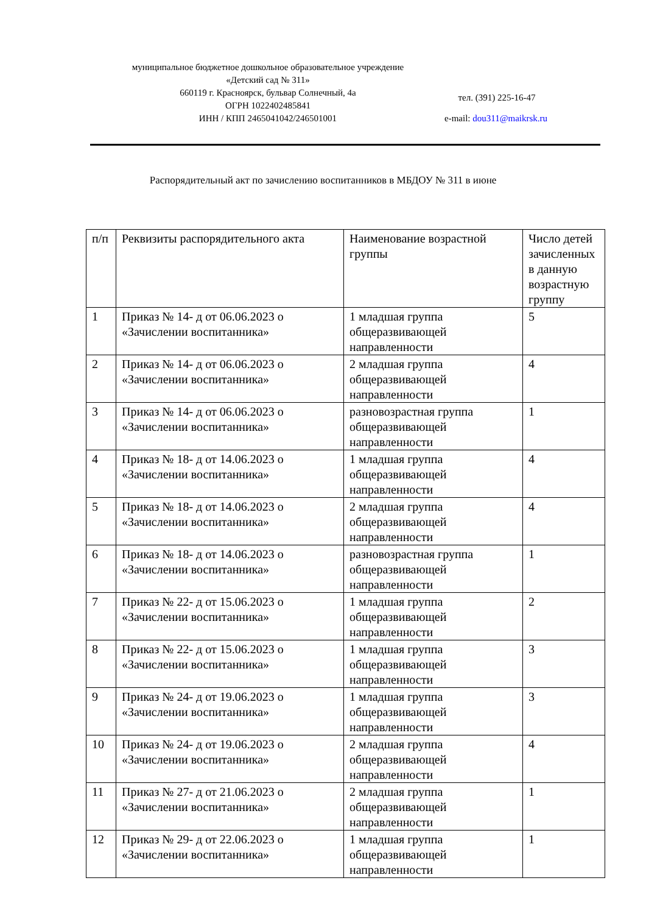муниципальное бюджетное дошкольное образовательное учреждение
«Детский сад № 311»
660119 г. Красноярск, бульвар Солнечный, 4а
ОГРН 1022402485841
ИНН / КПП 2465041042/246501001
тел. (391) 225-16-47
e-mail: dou311@maikrsk.ru
Распорядительный акт по зачислению воспитанников в МБДОУ № 311 в июне
| п/п | Реквизиты распорядительного акта | Наименование возрастной группы | Число детей зачисленных в данную возрастную группу |
| --- | --- | --- | --- |
| 1 | Приказ № 14- д от 06.06.2023 о «Зачислении воспитанника» | 1 младшая группа общеразвивающей направленности | 5 |
| 2 | Приказ № 14- д от 06.06.2023 о «Зачислении воспитанника» | 2 младшая группа общеразвивающей направленности | 4 |
| 3 | Приказ № 14- д от 06.06.2023 о «Зачислении воспитанника» | разновозрастная группа общеразвивающей направленности | 1 |
| 4 | Приказ № 18- д от 14.06.2023 о «Зачислении воспитанника» | 1 младшая группа общеразвивающей направленности | 4 |
| 5 | Приказ № 18- д от 14.06.2023 о «Зачислении воспитанника» | 2 младшая группа общеразвивающей направленности | 4 |
| 6 | Приказ № 18- д от 14.06.2023 о «Зачислении воспитанника» | разновозрастная группа общеразвивающей направленности | 1 |
| 7 | Приказ № 22- д от 15.06.2023 о «Зачислении воспитанника» | 1 младшая группа общеразвивающей направленности | 2 |
| 8 | Приказ № 22- д от 15.06.2023 о «Зачислении воспитанника» | 1 младшая группа общеразвивающей направленности | 3 |
| 9 | Приказ № 24- д от 19.06.2023 о «Зачислении воспитанника» | 1 младшая группа общеразвивающей направленности | 3 |
| 10 | Приказ № 24- д от 19.06.2023 о «Зачислении воспитанника» | 2 младшая группа общеразвивающей направленности | 4 |
| 11 | Приказ № 27- д от 21.06.2023 о «Зачислении воспитанника» | 2 младшая группа общеразвивающей направленности | 1 |
| 12 | Приказ № 29- д от 22.06.2023 о «Зачислении воспитанника» | 1 младшая группа общеразвивающей направленности | 1 |